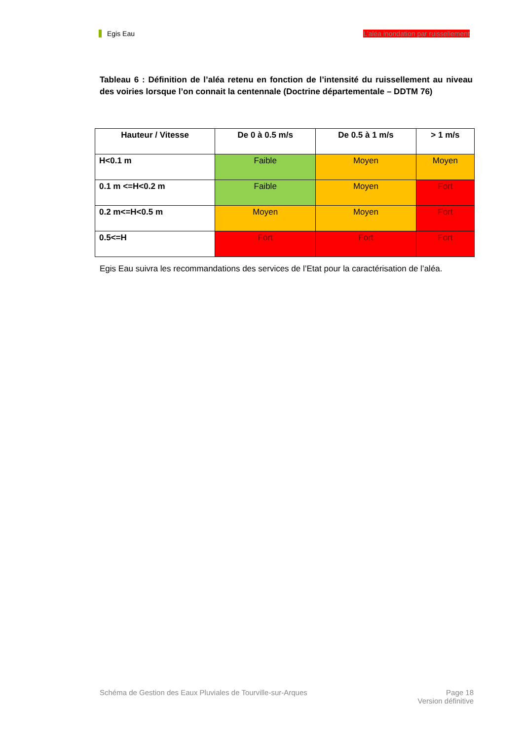Egis Eau L’aléa inondation par ruissellement
Tableau 6 : Définition de l’aléa retenu en fonction de l’intensité du ruissellement au niveau des voiries lorsque l’on connait la centennale (Doctrine départementale – DDTM 76)
| Hauteur / Vitesse | De 0 à 0.5 m/s | De 0.5 à 1 m/s | > 1 m/s |
| --- | --- | --- | --- |
| H<0.1 m | Faible | Moyen | Moyen |
| 0.1 m <=H<0.2 m | Faible | Moyen | Fort |
| 0.2 m<=H<0.5 m | Moyen | Moyen | Fort |
| 0.5<=H | Fort | Fort | Fort |
Egis Eau suivra les recommandations des services de l’Etat pour la caractérisation de l’aléa.
Schéma de Gestion des Eaux Pluviales de Tourville-sur-Arques Page 18
Version définitive